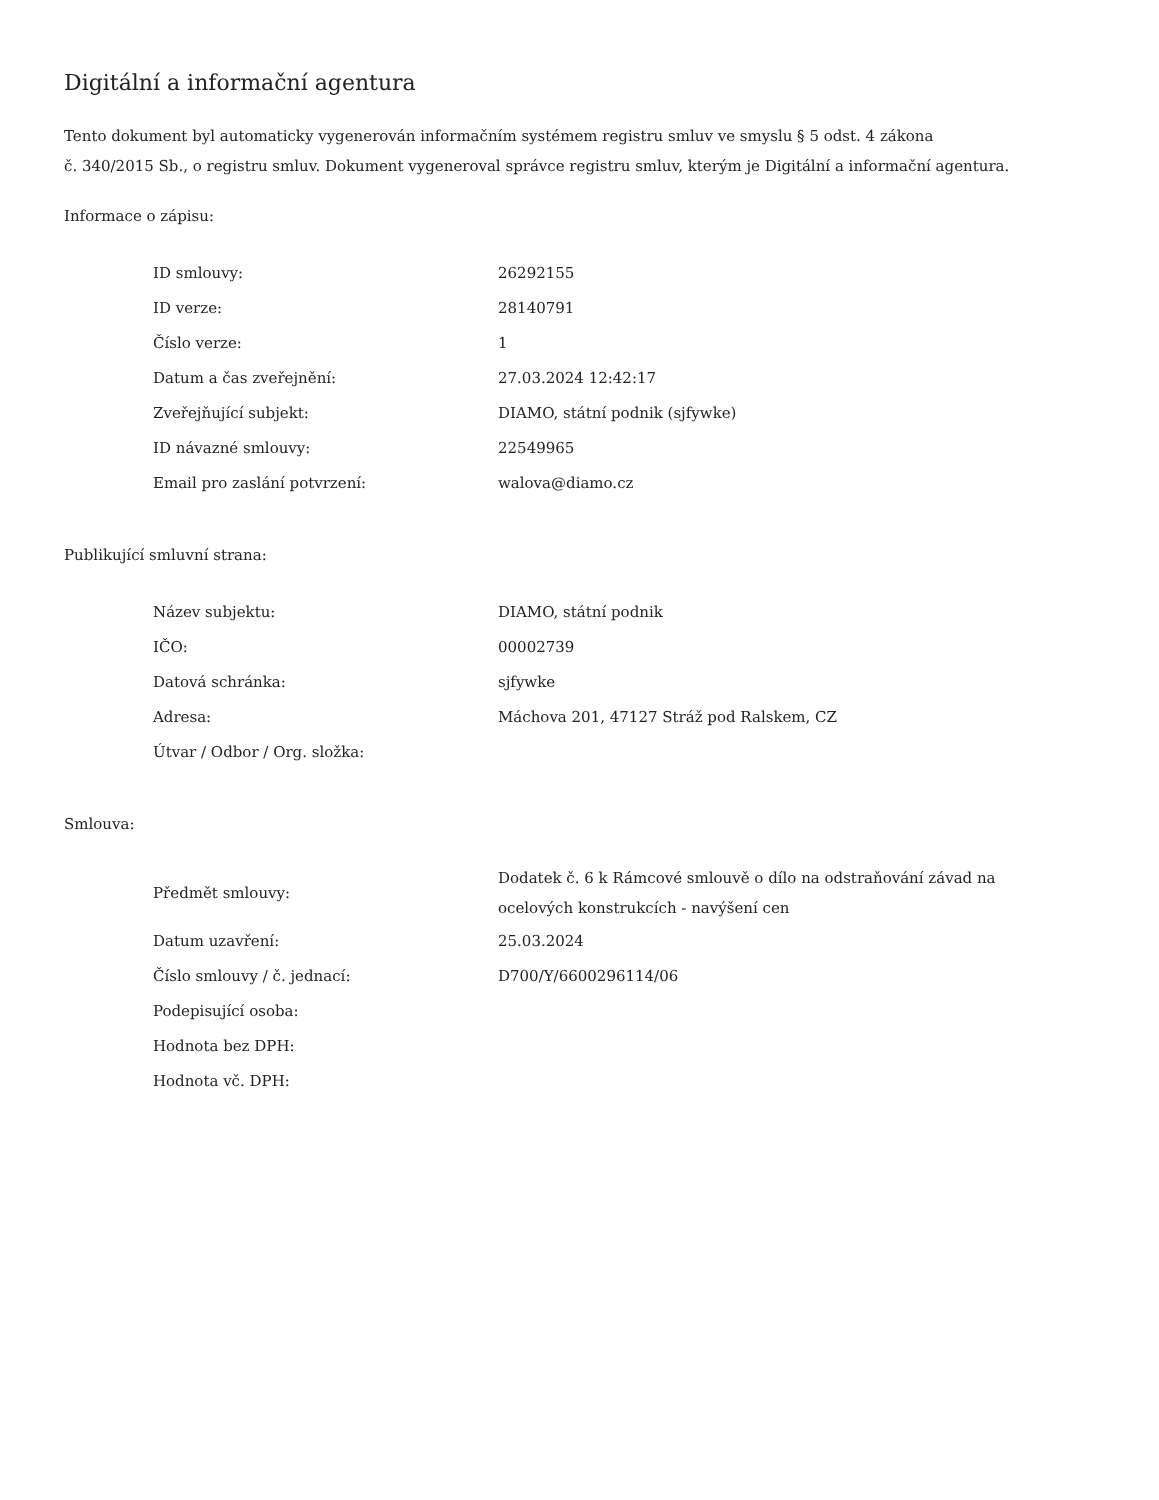Digitální a informační agentura
Tento dokument byl automaticky vygenerován informačním systémem registru smluv ve smyslu § 5 odst. 4 zákona
č. 340/2015 Sb., o registru smluv. Dokument vygeneroval správce registru smluv, kterým je Digitální a informační agentura.
Informace o zápisu:
| ID smlouvy: | 26292155 |
| ID verze: | 28140791 |
| Číslo verze: | 1 |
| Datum a čas zveřejnění: | 27.03.2024 12:42:17 |
| Zveřejňující subjekt: | DIAMO, státní podnik (sjfywke) |
| ID návazné smlouvy: | 22549965 |
| Email pro zaslání potvrzení: | walova@diamo.cz |
Publikující smluvní strana:
| Název subjektu: | DIAMO, státní podnik |
| IČO: | 00002739 |
| Datová schránka: | sjfywke |
| Adresa: | Máchova 201, 47127 Stráž pod Ralskem, CZ |
| Útvar / Odbor / Org. složka: | |
Smlouva:
| Předmět smlouvy: | Dodatek č. 6 k Rámcové smlouvě o dílo na odstraňování závad na ocelových konstrukcích - navýšení cen |
| Datum uzavření: | 25.03.2024 |
| Číslo smlouvy / č. jednací: | D700/Y/6600296114/06 |
| Podepisující osoba: | |
| Hodnota bez DPH: | |
| Hodnota vč. DPH: | |